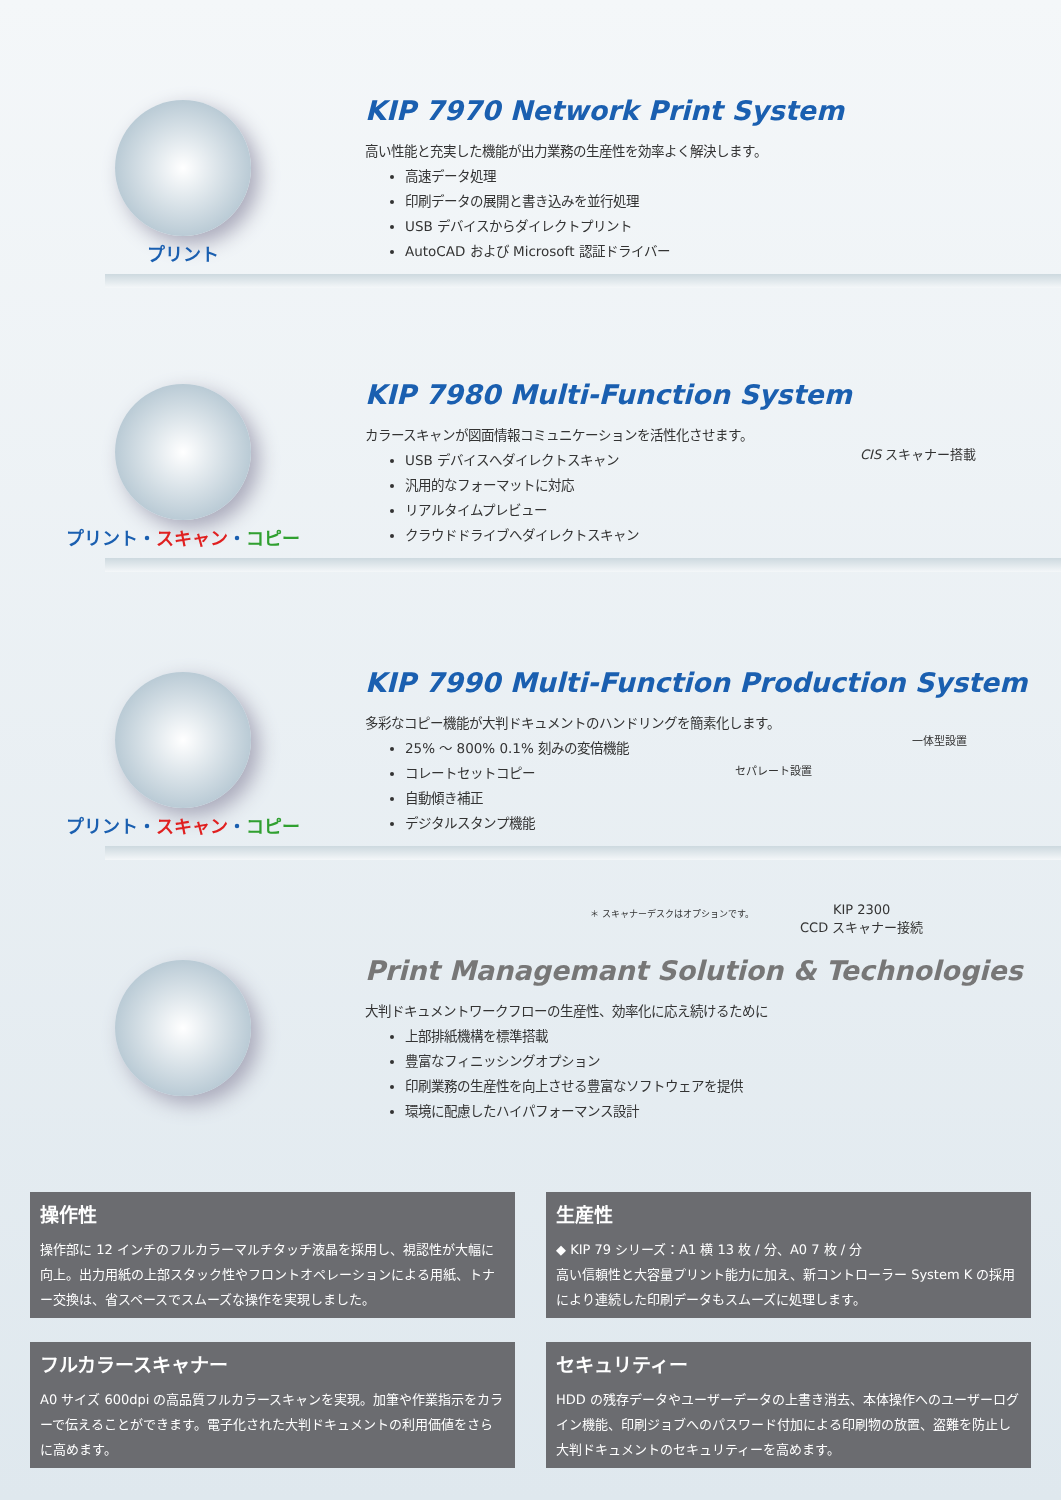プリント
KIP 7970 Network Print System
高い性能と充実した機能が出力業務の生産性を効率よく解決します。
高速データ処理
印刷データの展開と書き込みを並行処理
USB デバイスからダイレクトプリント
AutoCAD および Microsoft 認証ドライバー
プリント・スキャン・コピー
KIP 7980 Multi-Function System
カラースキャンが図面情報コミュニケーションを活性化させます。
USB デバイスへダイレクトスキャン
汎用的なフォーマットに対応
リアルタイムプレビュー
クラウドドライブへダイレクトスキャン
CIS スキャナー搭載
プリント・スキャン・コピー
KIP 7990 Multi-Function Production System
多彩なコピー機能が大判ドキュメントのハンドリングを簡素化します。
25% ～ 800% 0.1% 刻みの変倍機能
コレートセットコピー
自動傾き補正
デジタルスタンプ機能
セパレート設置
一体型設置
＊ スキャナーデスクはオプションです。
KIP 2300
CCD スキャナー接続
Print Managemant Solution & Technologies
大判ドキュメントワークフローの生産性、効率化に応え続けるために
上部排紙機構を標準搭載
豊富なフィニッシングオプション
印刷業務の生産性を向上させる豊富なソフトウェアを提供
環境に配慮したハイパフォーマンス設計
操作性
操作部に 12 インチのフルカラーマルチタッチ液晶を採用し、視認性が大幅に向上。出力用紙の上部スタック性やフロントオペレーションによる用紙、トナー交換は、省スペースでスムーズな操作を実現しました。
生産性
◆ KIP 79 シリーズ：A1 横 13 枚 / 分、A0 7 枚 / 分
高い信頼性と大容量プリント能力に加え、新コントローラー System K の採用により連続した印刷データもスムーズに処理します。
フルカラースキャナー
A0 サイズ 600dpi の高品質フルカラースキャンを実現。加筆や作業指示をカラーで伝えることができます。電子化された大判ドキュメントの利用価値をさらに高めます。
セキュリティー
HDD の残存データやユーザーデータの上書き消去、本体操作へのユーザーログイン機能、印刷ジョブへのパスワード付加による印刷物の放置、盗難を防止し大判ドキュメントのセキュリティーを高めます。